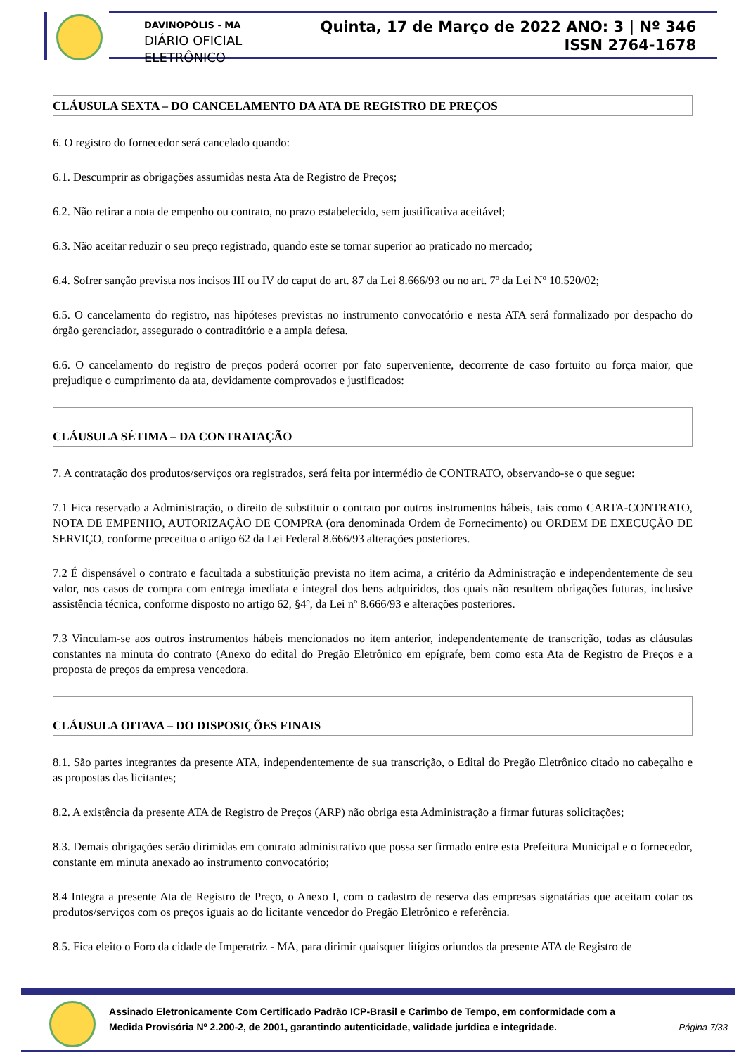Quinta, 17 de Março de 2022 ANO: 3 | Nº 346
ISSN 2764-1678
DAVINOPÓLIS - MA
DIÁRIO OFICIAL ELETRÔNICO
CLÁUSULA SEXTA – DO CANCELAMENTO DA ATA DE REGISTRO DE PREÇOS
6. O registro do fornecedor será cancelado quando:
6.1. Descumprir as obrigações assumidas nesta Ata de Registro de Preços;
6.2. Não retirar a nota de empenho ou contrato, no prazo estabelecido, sem justificativa aceitável;
6.3. Não aceitar reduzir o seu preço registrado, quando este se tornar superior ao praticado no mercado;
6.4. Sofrer sanção prevista nos incisos III ou IV do caput do art. 87 da Lei 8.666/93 ou no art. 7º da Lei Nº 10.520/02;
6.5. O cancelamento do registro, nas hipóteses previstas no instrumento convocatório e nesta ATA será formalizado por despacho do órgão gerenciador, assegurado o contraditório e a ampla defesa.
6.6. O cancelamento do registro de preços poderá ocorrer por fato superveniente, decorrente de caso fortuito ou força maior, que prejudique o cumprimento da ata, devidamente comprovados e justificados:
CLÁUSULA SÉTIMA – DA CONTRATAÇÃO
7. A contratação dos produtos/serviços ora registrados, será feita por intermédio de CONTRATO, observando-se o que segue:
7.1 Fica reservado a Administração, o direito de substituir o contrato por outros instrumentos hábeis, tais como CARTA-CONTRATO, NOTA DE EMPENHO, AUTORIZAÇÃO DE COMPRA (ora denominada Ordem de Fornecimento) ou ORDEM DE EXECUÇÃO DE SERVIÇO, conforme preceitua o artigo 62 da Lei Federal 8.666/93 alterações posteriores.
7.2 É dispensável o contrato e facultada a substituição prevista no item acima, a critério da Administração e independentemente de seu valor, nos casos de compra com entrega imediata e integral dos bens adquiridos, dos quais não resultem obrigações futuras, inclusive assistência técnica, conforme disposto no artigo 62, §4º, da Lei nº 8.666/93 e alterações posteriores.
7.3 Vinculam-se aos outros instrumentos hábeis mencionados no item anterior, independentemente de transcrição, todas as cláusulas constantes na minuta do contrato (Anexo do edital do Pregão Eletrônico em epígrafe, bem como esta Ata de Registro de Preços e a proposta de preços da empresa vencedora.
CLÁUSULA OITAVA – DO DISPOSIÇÕES FINAIS
8.1. São partes integrantes da presente ATA, independentemente de sua transcrição, o Edital do Pregão Eletrônico citado no cabeçalho e as propostas das licitantes;
8.2. A existência da presente ATA de Registro de Preços (ARP) não obriga esta Administração a firmar futuras solicitações;
8.3. Demais obrigações serão dirimidas em contrato administrativo que possa ser firmado entre esta Prefeitura Municipal e o fornecedor, constante em minuta anexado ao instrumento convocatório;
8.4 Integra a presente Ata de Registro de Preço, o Anexo I, com o cadastro de reserva das empresas signatárias que aceitam cotar os produtos/serviços com os preços iguais ao do licitante vencedor do Pregão Eletrônico e referência.
8.5. Fica eleito o Foro da cidade de Imperatriz - MA, para dirimir quaisquer litígios oriundos da presente ATA de Registro de
Assinado Eletronicamente Com Certificado Padrão ICP-Brasil e Carimbo de Tempo, em conformidade com a
Medida Provisória Nº 2.200-2, de 2001, garantindo autenticidade, validade jurídica e integridade.
Página 7/33